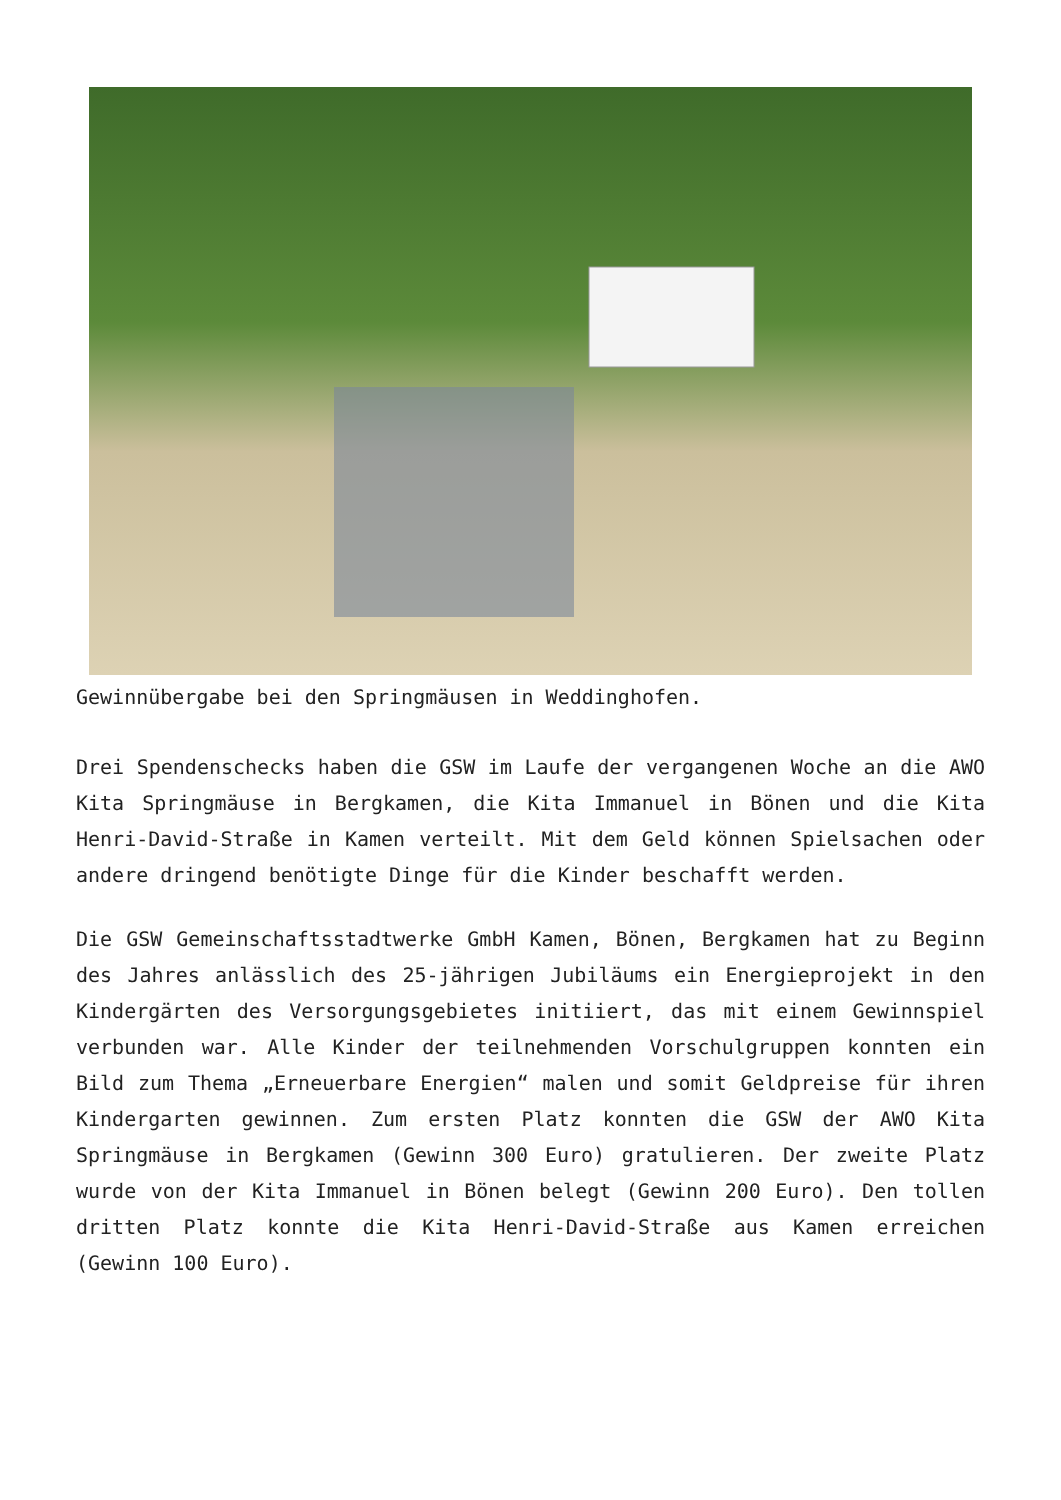Gewinnübergabe bei den Springmäusen in Weddinghofen.
Drei Spendenschecks haben die GSW im Laufe der vergangenen Woche an die AWO Kita Springmäuse in Bergkamen, die Kita Immanuel in Bönen und die Kita Henri-David-Straße in Kamen verteilt. Mit dem Geld können Spielsachen oder andere dringend benötigte Dinge für die Kinder beschafft werden.
Die GSW Gemeinschaftsstadtwerke GmbH Kamen, Bönen, Bergkamen hat zu Beginn des Jahres anlässlich des 25-jährigen Jubiläums ein Energieprojekt in den Kindergärten des Versorgungsgebietes initiiert, das mit einem Gewinnspiel verbunden war. Alle Kinder der teilnehmenden Vorschulgruppen konnten ein Bild zum Thema „Erneuerbare Energien“ malen und somit Geldpreise für ihren Kindergarten gewinnen. Zum ersten Platz konnten die GSW der AWO Kita Springmäuse in Bergkamen (Gewinn 300 Euro) gratulieren. Der zweite Platz wurde von der Kita Immanuel in Bönen belegt (Gewinn 200 Euro). Den tollen dritten Platz konnte die Kita Henri-David-Straße aus Kamen erreichen (Gewinn 100 Euro).